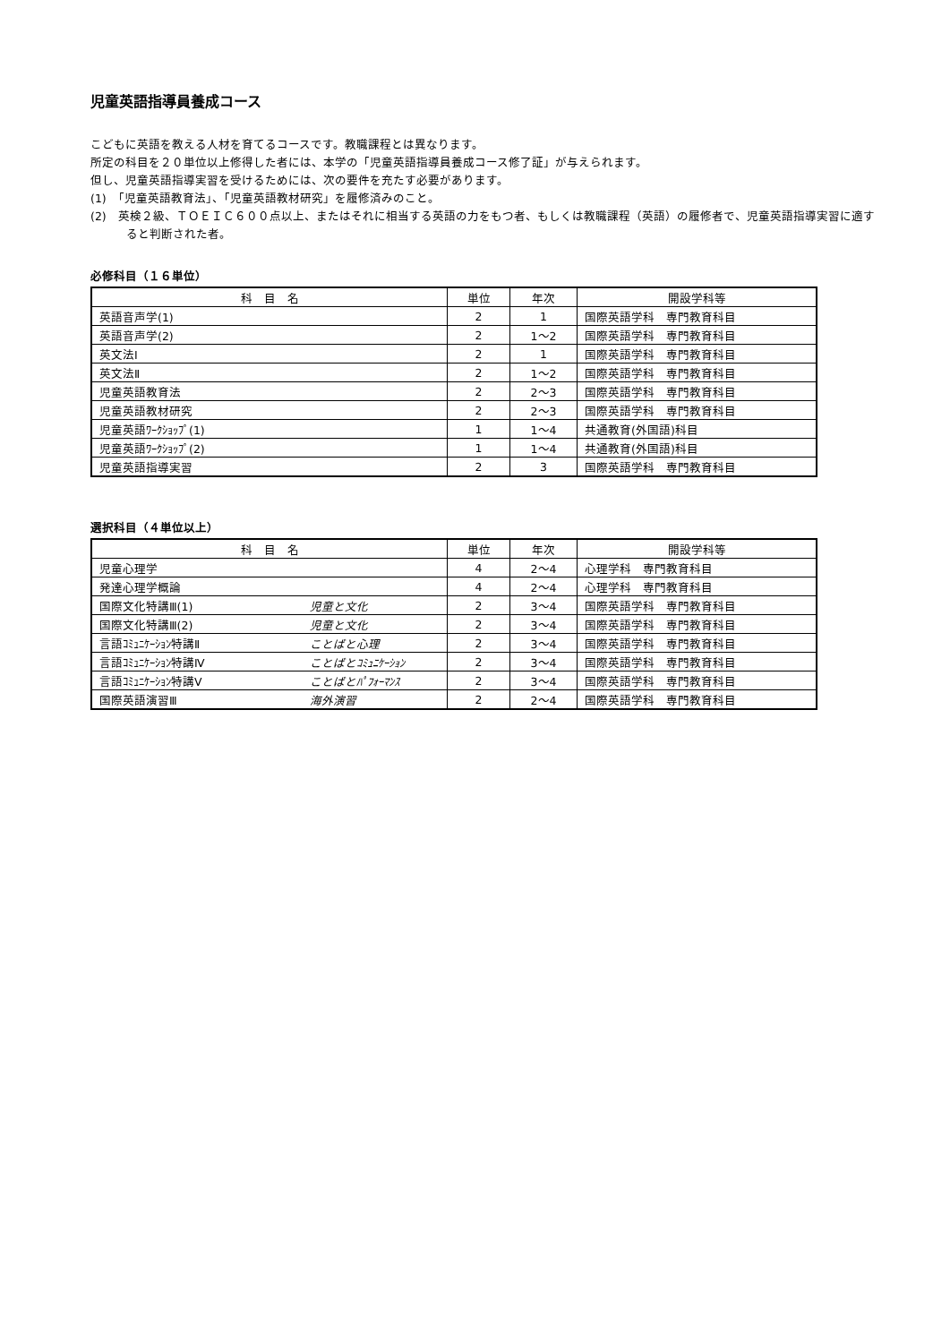児童英語指導員養成コース
こどもに英語を教える人材を育てるコースです。教職課程とは異なります。
所定の科目を２０単位以上修得した者には、本学の「児童英語指導員養成コース修了証」が与えられます。
但し、児童英語指導実習を受けるためには、次の要件を充たす必要があります。
(1)　「児童英語教育法」、「児童英語教材研究」を履修済みのこと。
(2)　英検２級、ＴＯＥＩＣ６００点以上、またはそれに相当する英語の力をもつ者、もしくは教職課程（英語）の履修者で、児童英語指導実習に適すると判断された者。
必修科目（１６単位）
| 科 目 名 | 単位 | 年次 | 開設学科等 |
| --- | --- | --- | --- |
| 英語音声学(1) | 2 | 1 | 国際英語学科 専門教育科目 |
| 英語音声学(2) | 2 | 1～2 | 国際英語学科 専門教育科目 |
| 英文法Ⅰ | 2 | 1 | 国際英語学科 専門教育科目 |
| 英文法Ⅱ | 2 | 1～2 | 国際英語学科 専門教育科目 |
| 児童英語教育法 | 2 | 2～3 | 国際英語学科 専門教育科目 |
| 児童英語教材研究 | 2 | 2～3 | 国際英語学科 専門教育科目 |
| 児童英語ﾜｰｸｼｮｯﾌﾟ(1) | 1 | 1～4 | 共通教育(外国語)科目 |
| 児童英語ﾜｰｸｼｮｯﾌﾟ(2) | 1 | 1～4 | 共通教育(外国語)科目 |
| 児童英語指導実習 | 2 | 3 | 国際英語学科 専門教育科目 |
選択科目（４単位以上）
| 科 目 名 | 単位 | 年次 | 開設学科等 |
| --- | --- | --- | --- |
| 児童心理学 | 4 | 2～4 | 心理学科 専門教育科目 |
| 発達心理学概論 | 4 | 2～4 | 心理学科 専門教育科目 |
| 国際文化特講Ⅲ(1) 児童と文化 | 2 | 3～4 | 国際英語学科 専門教育科目 |
| 国際文化特講Ⅲ(2) 児童と文化 | 2 | 3～4 | 国際英語学科 専門教育科目 |
| 言語ｺﾐｭﾆｹｰｼｮﾝ特講Ⅱ ことばと心理 | 2 | 3～4 | 国際英語学科 専門教育科目 |
| 言語ｺﾐｭﾆｹｰｼｮﾝ特講Ⅳ ことばとｺﾐｭﾆｹｰｼｮﾝ | 2 | 3～4 | 国際英語学科 専門教育科目 |
| 言語ｺﾐｭﾆｹｰｼｮﾝ特講Ⅴ ことばとﾊﾟﾌｫｰﾏﾝｽ | 2 | 3～4 | 国際英語学科 専門教育科目 |
| 国際英語演習Ⅲ 海外演習 | 2 | 2～4 | 国際英語学科 専門教育科目 |